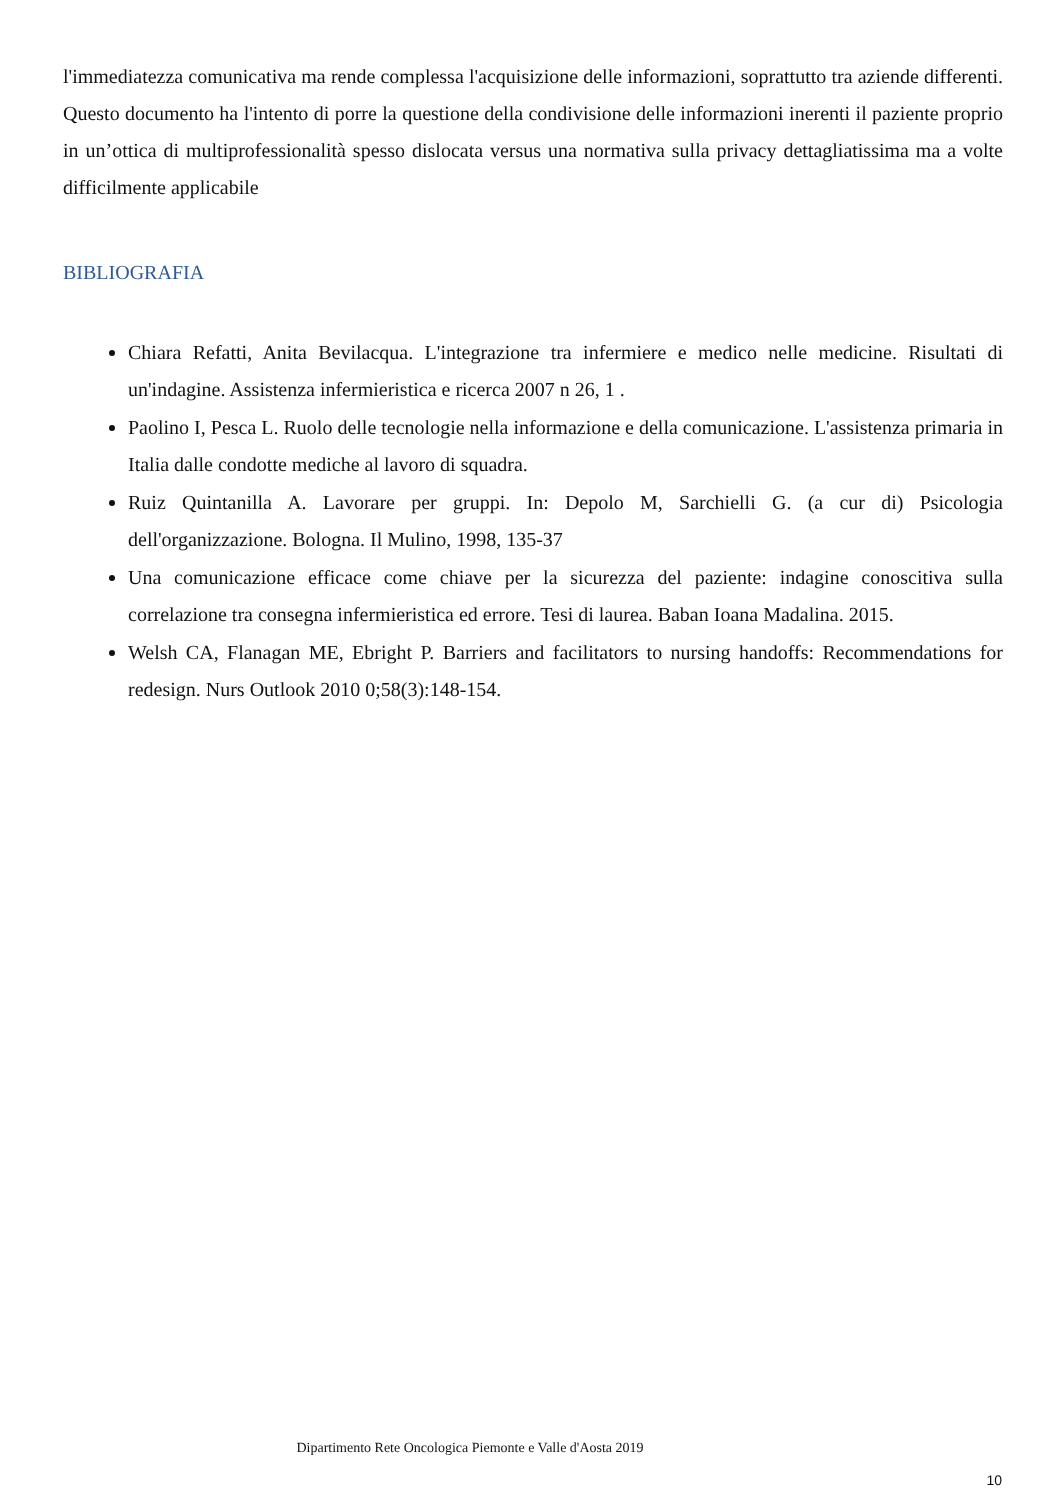l'immediatezza comunicativa ma rende complessa l'acquisizione delle informazioni, soprattutto tra aziende differenti. Questo documento ha l'intento di porre la questione della condivisione delle informazioni inerenti il paziente proprio in un’ottica di multiprofessionalità spesso dislocata versus una normativa sulla privacy dettagliatissima ma a volte difficilmente applicabile
BIBLIOGRAFIA
Chiara Refatti, Anita Bevilacqua. L'integrazione tra infermiere e medico nelle medicine. Risultati di un'indagine. Assistenza infermieristica e ricerca 2007 n 26, 1 .
Paolino I, Pesca L. Ruolo delle tecnologie nella informazione e della comunicazione. L'assistenza primaria in Italia dalle condotte mediche al lavoro di squadra.
Ruiz Quintanilla A. Lavorare per gruppi. In: Depolo M, Sarchielli G. (a cur di) Psicologia dell'organizzazione. Bologna. Il Mulino, 1998, 135-37
Una comunicazione efficace come chiave per la sicurezza del paziente: indagine conoscitiva sulla correlazione tra consegna infermieristica ed errore. Tesi di laurea. Baban Ioana Madalina. 2015.
Welsh CA, Flanagan ME, Ebright P. Barriers and facilitators to nursing handoffs: Recommendations for redesign. Nurs Outlook 2010 0;58(3):148-154.
Dipartimento Rete Oncologica Piemonte e Valle d'Aosta 2019
10